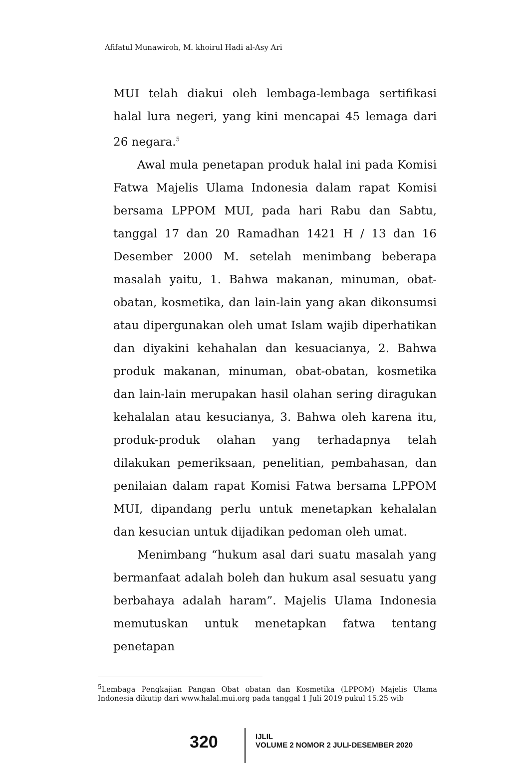Afifatul Munawiroh, M. khoirul Hadi al-Asy Ari
MUI telah diakui oleh lembaga-lembaga sertifikasi halal lura negeri, yang kini mencapai 45 lemaga dari 26 negara.<sup>5</sup>
Awal mula penetapan produk halal ini pada Komisi Fatwa Majelis Ulama Indonesia dalam rapat Komisi bersama LPPOM MUI, pada hari Rabu dan Sabtu, tanggal 17 dan 20 Ramadhan 1421 H / 13 dan 16 Desember 2000 M. setelah menimbang beberapa masalah yaitu, 1. Bahwa makanan, minuman, obat-obatan, kosmetika, dan lain-lain yang akan dikonsumsi atau dipergunakan oleh umat Islam wajib diperhatikan dan diyakini kehahalan dan kesuacianya, 2. Bahwa produk makanan, minuman, obat-obatan, kosmetika dan lain-lain merupakan hasil olahan sering diragukan kehalalan atau kesucianya, 3. Bahwa oleh karena itu, produk-produk olahan yang terhadapnya telah dilakukan pemeriksaan, penelitian, pembahasan, dan penilaian dalam rapat Komisi Fatwa bersama LPPOM MUI, dipandang perlu untuk menetapkan kehalalan dan kesucian untuk dijadikan pedoman oleh umat.
Menimbang “hukum asal dari suatu masalah yang bermanfaat adalah boleh dan hukum asal sesuatu yang berbahaya adalah haram”. Majelis Ulama Indonesia memutuskan untuk menetapkan fatwa tentang penetapan
<sup>5</sup> Lembaga Pengkajian Pangan Obat obatan dan Kosmetika (LPPOM) Majelis Ulama Indonesia dikutip dari www.halal.mui.org pada tanggal 1 Juli 2019 pukul 15.25 wib
320
IJLIL
VOLUME 2 NOMOR 2 JULI-DESEMBER 2020